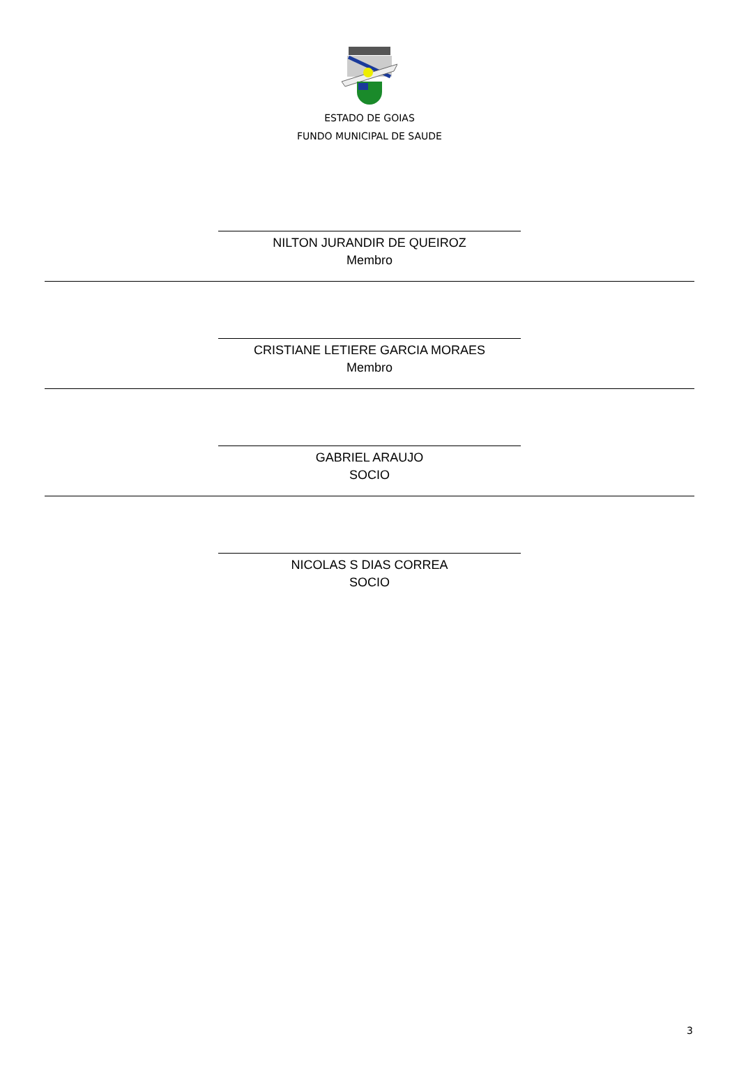ESTADO DE GOIAS
FUNDO MUNICIPAL DE SAUDE
NILTON JURANDIR DE QUEIROZ
Membro
CRISTIANE LETIERE GARCIA MORAES
Membro
GABRIEL ARAUJO
SOCIO
NICOLAS S DIAS CORREA
SOCIO
3